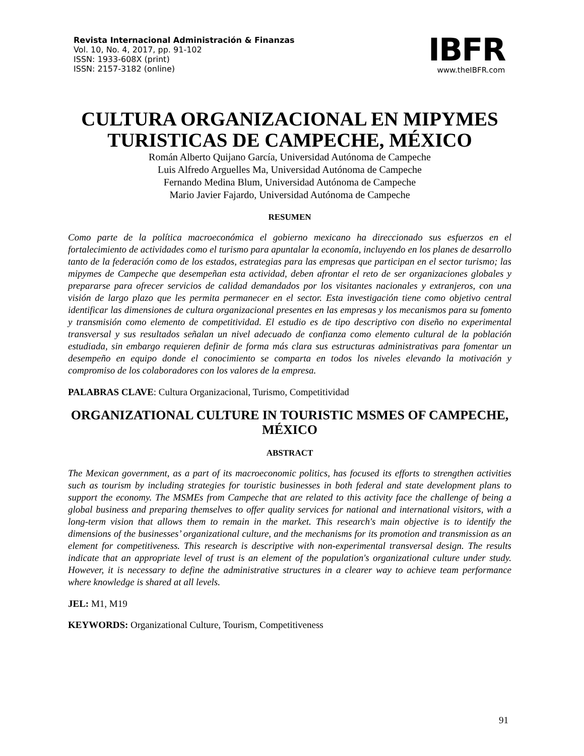Revista Internacional Administración & Finanzas
Vol. 10, No. 4, 2017, pp. 91-102
ISSN: 1933-608X (print)
ISSN: 2157-3182 (online)
IBFR
www.theIBFR.com
CULTURA ORGANIZACIONAL EN MIPYMES TURISTICAS DE CAMPECHE, MÉXICO
Román Alberto Quijano García, Universidad Autónoma de Campeche
Luis Alfredo Arguelles Ma, Universidad Autónoma de Campeche
Fernando Medina Blum, Universidad Autónoma de Campeche
Mario Javier Fajardo, Universidad Autónoma de Campeche
RESUMEN
Como parte de la política macroeconómica el gobierno mexicano ha direccionado sus esfuerzos en el fortalecimiento de actividades como el turismo para apuntalar la economía, incluyendo en los planes de desarrollo tanto de la federación como de los estados, estrategias para las empresas que participan en el sector turismo; las mipymes de Campeche que desempeñan esta actividad, deben afrontar el reto de ser organizaciones globales y prepararse para ofrecer servicios de calidad demandados por los visitantes nacionales y extranjeros, con una visión de largo plazo que les permita permanecer en el sector. Esta investigación tiene como objetivo central identificar las dimensiones de cultura organizacional presentes en las empresas y los mecanismos para su fomento y transmisión como elemento de competitividad. El estudio es de tipo descriptivo con diseño no experimental transversal y sus resultados señalan un nivel adecuado de confianza como elemento cultural de la población estudiada, sin embargo requieren definir de forma más clara sus estructuras administrativas para fomentar un desempeño en equipo donde el conocimiento se comparta en todos los niveles elevando la motivación y compromiso de los colaboradores con los valores de la empresa.
PALABRAS CLAVE: Cultura Organizacional, Turismo, Competitividad
ORGANIZATIONAL CULTURE IN TOURISTIC MSMES OF CAMPECHE, MÉXICO
ABSTRACT
The Mexican government, as a part of its macroeconomic politics, has focused its efforts to strengthen activities such as tourism by including strategies for touristic businesses in both federal and state development plans to support the economy. The MSMEs from Campeche that are related to this activity face the challenge of being a global business and preparing themselves to offer quality services for national and international visitors, with a long-term vision that allows them to remain in the market. This research's main objective is to identify the dimensions of the businesses’ organizational culture, and the mechanisms for its promotion and transmission as an element for competitiveness. This research is descriptive with non-experimental transversal design. The results indicate that an appropriate level of trust is an element of the population's organizational culture under study. However, it is necessary to define the administrative structures in a clearer way to achieve team performance where knowledge is shared at all levels.
JEL: M1, M19
KEYWORDS: Organizational Culture, Tourism, Competitiveness
91